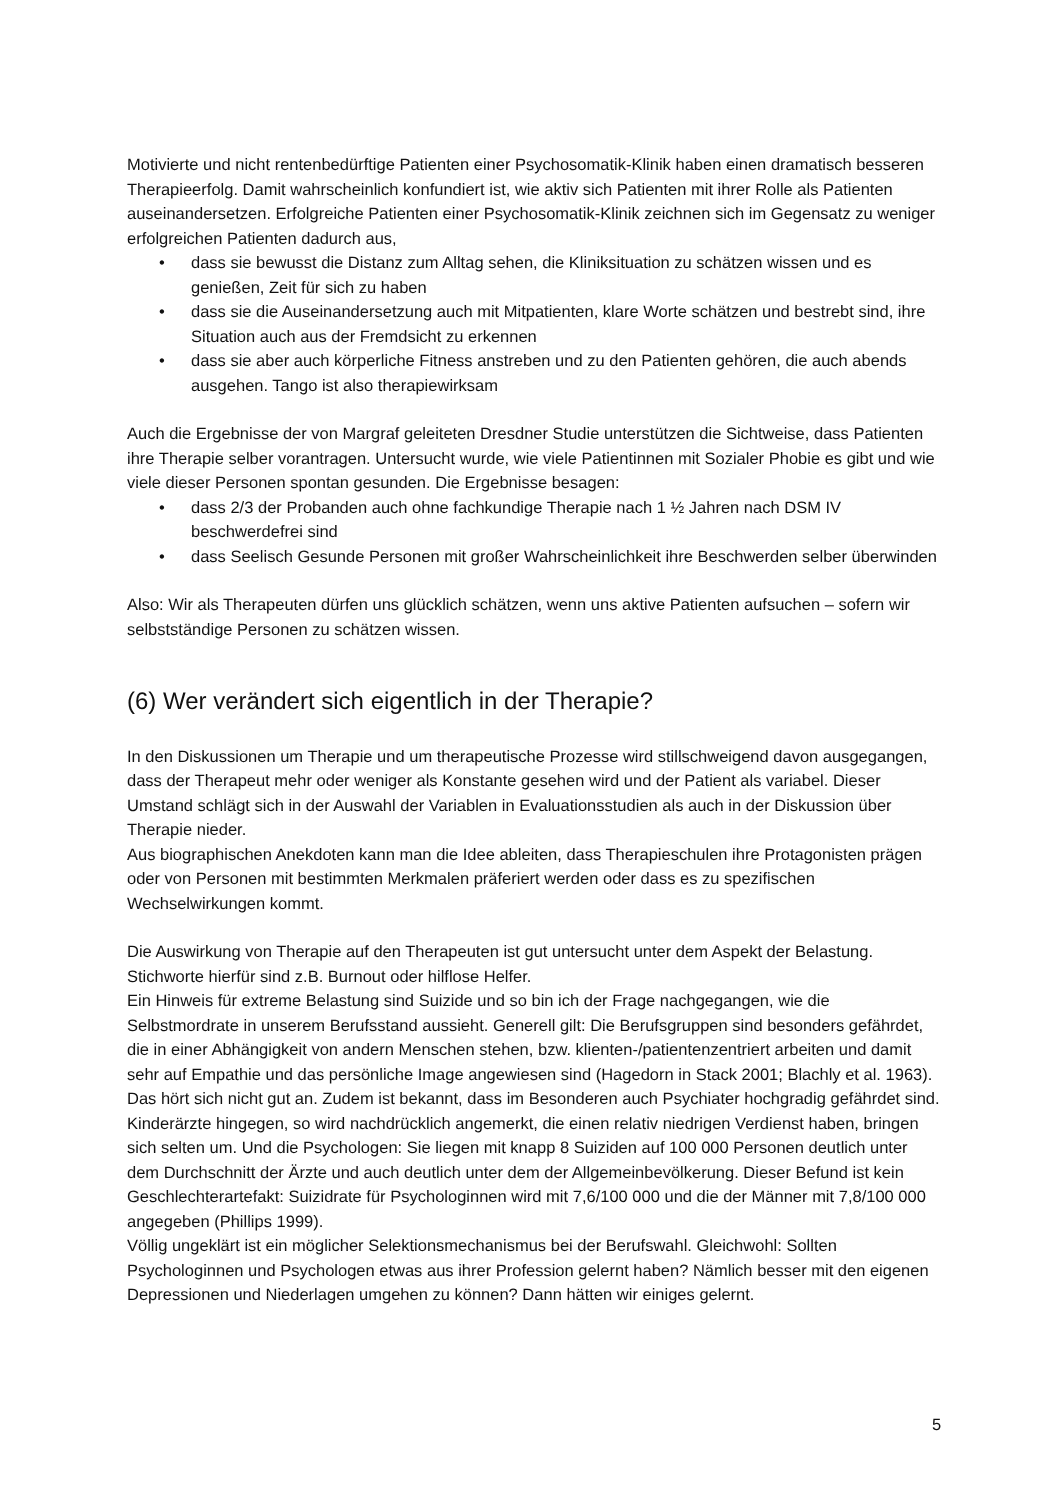Motivierte und nicht rentenbedürftige Patienten einer Psychosomatik-Klinik haben einen dramatisch besseren Therapieerfolg. Damit wahrscheinlich konfundiert ist, wie aktiv sich Patienten mit ihrer Rolle als Patienten auseinandersetzen. Erfolgreiche Patienten einer Psychosomatik-Klinik zeichnen sich im Gegensatz zu weniger erfolgreichen Patienten dadurch aus,
• dass sie bewusst die Distanz zum Alltag sehen, die Kliniksituation zu schätzen wissen und es genießen, Zeit für sich zu haben
• dass sie die Auseinandersetzung auch mit Mitpatienten, klare Worte schätzen und bestrebt sind, ihre Situation auch aus der Fremdsicht zu erkennen
• dass sie aber auch körperliche Fitness anstreben und zu den Patienten gehören, die auch abends ausgehen. Tango ist also therapiewirksam
Auch die Ergebnisse der von Margraf geleiteten Dresdner Studie unterstützen die Sichtweise, dass Patienten ihre Therapie selber vorantragen. Untersucht wurde, wie viele Patientinnen mit Sozialer Phobie es gibt und wie viele dieser Personen spontan gesunden. Die Ergebnisse besagen:
• dass 2/3 der Probanden auch ohne fachkundige Therapie nach 1 ½ Jahren nach DSM IV beschwerdefrei sind
• dass Seelisch Gesunde Personen mit großer Wahrscheinlichkeit ihre Beschwerden selber überwinden
Also: Wir als Therapeuten dürfen uns glücklich schätzen, wenn uns aktive Patienten aufsuchen – sofern wir selbstständige Personen zu schätzen wissen.
(6) Wer verändert sich eigentlich in der Therapie?
In den Diskussionen um Therapie und um therapeutische Prozesse wird stillschweigend davon ausgegangen, dass der Therapeut mehr oder weniger als Konstante gesehen wird und der Patient als variabel. Dieser Umstand schlägt sich in der Auswahl der Variablen in Evaluationsstudien als auch in der Diskussion über Therapie nieder.
Aus biographischen Anekdoten kann man die Idee ableiten, dass Therapieschulen ihre Protagonisten prägen oder von Personen mit bestimmten Merkmalen präferiert werden oder dass es zu spezifischen Wechselwirkungen kommt.
Die Auswirkung von Therapie auf den Therapeuten ist gut untersucht unter dem Aspekt der Belastung. Stichworte hierfür sind z.B. Burnout oder hilflose Helfer.
Ein Hinweis für extreme Belastung sind Suizide und so bin ich der Frage nachgegangen, wie die Selbstmordrate in unserem Berufsstand aussieht. Generell gilt: Die Berufsgruppen sind besonders gefährdet, die in einer Abhängigkeit von andern Menschen stehen, bzw. klienten-/patientenzentriert arbeiten und damit sehr auf Empathie und das persönliche Image angewiesen sind (Hagedorn in Stack 2001; Blachly et al. 1963). Das hört sich nicht gut an. Zudem ist bekannt, dass im Besonderen auch Psychiater hochgradig gefährdet sind. Kinderärzte hingegen, so wird nachdrücklich angemerkt, die einen relativ niedrigen Verdienst haben, bringen sich selten um. Und die Psychologen: Sie liegen mit knapp 8 Suiziden auf 100 000 Personen deutlich unter dem Durchschnitt der Ärzte und auch deutlich unter dem der Allgemeinbevölkerung. Dieser Befund ist kein Geschlechterartefakt: Suizidrate für Psychologinnen wird mit 7,6/100 000 und die der Männer mit 7,8/100 000 angegeben (Phillips 1999).
Völlig ungeklärt ist ein möglicher Selektionsmechanismus bei der Berufswahl. Gleichwohl: Sollten Psychologinnen und Psychologen etwas aus ihrer Profession gelernt haben? Nämlich besser mit den eigenen Depressionen und Niederlagen umgehen zu können? Dann hätten wir einiges gelernt.
5